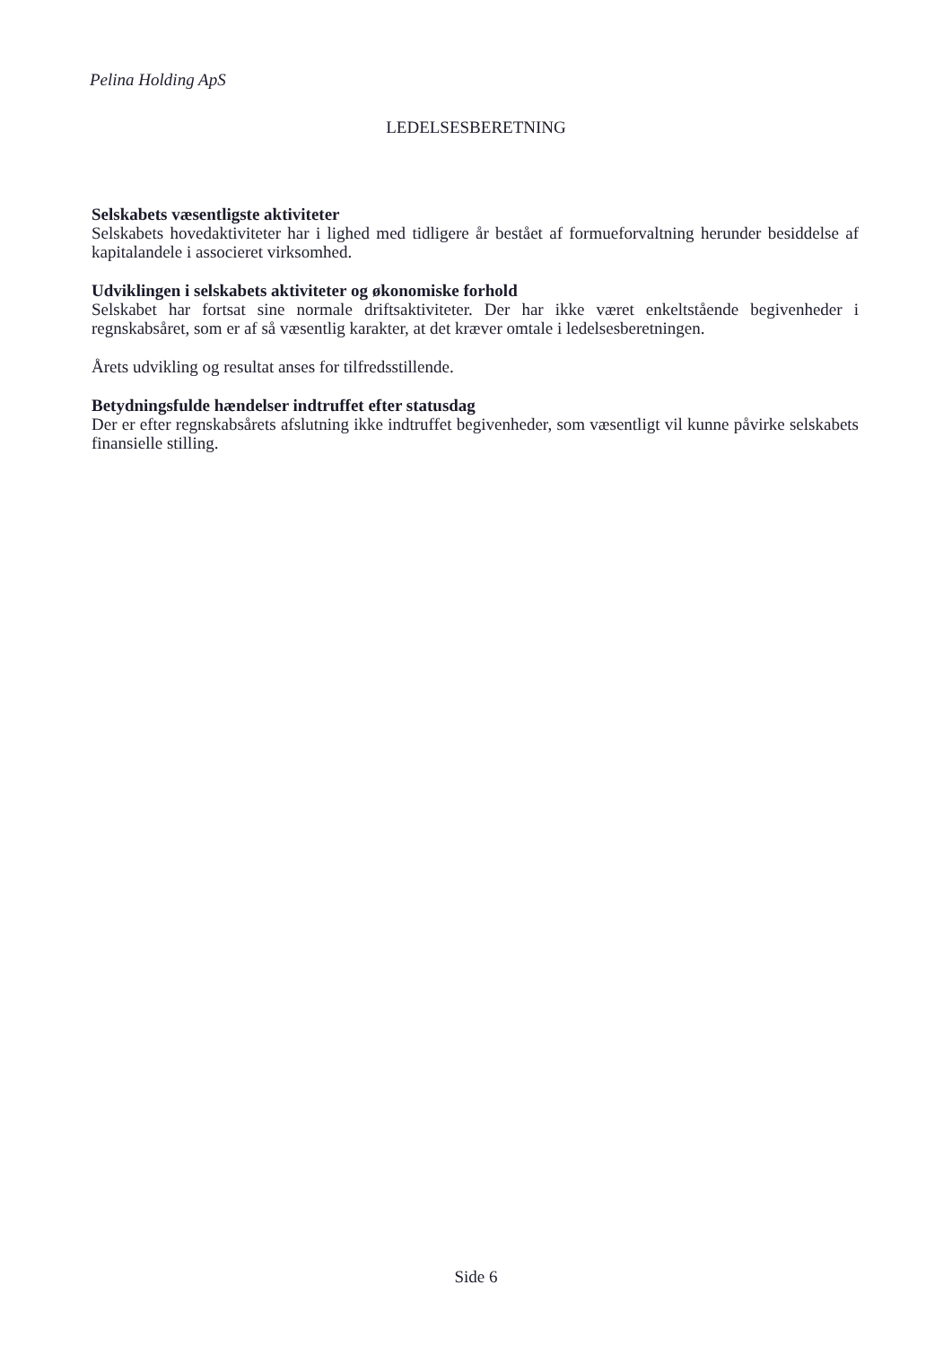Pelina Holding ApS
LEDELSESBERETNING
Selskabets væsentligste aktiviteter
Selskabets hovedaktiviteter har i lighed med tidligere år bestået af formueforvaltning herunder besiddelse af kapitalandele i associeret virksomhed.
Udviklingen i selskabets aktiviteter og økonomiske forhold
Selskabet har fortsat sine normale driftsaktiviteter. Der har ikke været enkeltstående begivenheder i regnskabsåret, som er af så væsentlig karakter, at det kræver omtale i ledelsesberetningen.
Årets udvikling og resultat anses for tilfredsstillende.
Betydningsfulde hændelser indtruffet efter statusdag
Der er efter regnskabsårets afslutning ikke indtruffet begivenheder, som væsentligt vil kunne påvirke selskabets finansielle stilling.
Side 6